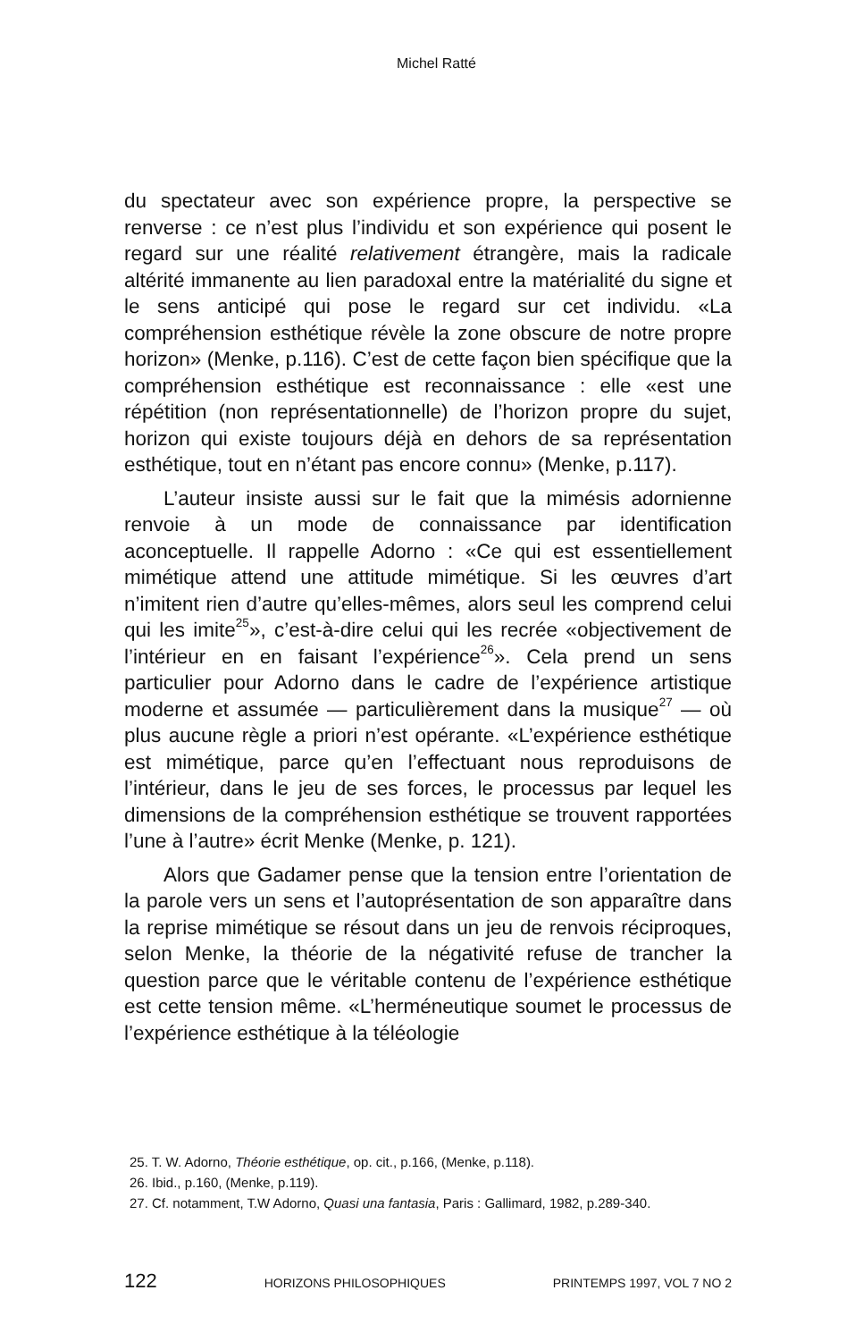Michel Ratté
du spectateur avec son expérience propre, la perspective se renverse : ce n’est plus l’individu et son expérience qui posent le regard sur une réalité relativement étrangère, mais la radicale altérité immanente au lien paradoxal entre la matérialité du signe et le sens anticipé qui pose le regard sur cet individu. «La compréhension esthétique révèle la zone obscure de notre propre horizon» (Menke, p.116). C’est de cette façon bien spécifique que la compréhension esthétique est reconnaissance : elle «est une répétition (non représentationnelle) de l’horizon propre du sujet, horizon qui existe toujours déjà en dehors de sa représentation esthétique, tout en n’étant pas encore connu» (Menke, p.117).
L’auteur insiste aussi sur le fait que la mimésis adornienne renvoie à un mode de connaissance par identification aconceptuelle. Il rappelle Adorno : «Ce qui est essentiellement mimétique attend une attitude mimétique. Si les œuvres d’art n’imitent rien d’autre qu’elles-mêmes, alors seul les comprend celui qui les imite<sup>25</sup>», c’est-à-dire celui qui les recrée «objectivement de l’intérieur en en faisant l’expérience<sup>26</sup>». Cela prend un sens particulier pour Adorno dans le cadre de l’expérience artistique moderne et assumée — particulièrement dans la musique<sup>27</sup> — où plus aucune règle a priori n’est opérante. «L’expérience esthétique est mimétique, parce qu’en l’effectuant nous reproduisons de l’intérieur, dans le jeu de ses forces, le processus par lequel les dimensions de la compréhension esthétique se trouvent rapportées l’une à l’autre» écrit Menke (Menke, p. 121).
Alors que Gadamer pense que la tension entre l’orientation de la parole vers un sens et l’autoprésentation de son apparaître dans la reprise mimétique se résout dans un jeu de renvois réciproques, selon Menke, la théorie de la négativité refuse de trancher la question parce que le véritable contenu de l’expérience esthétique est cette tension même. «L’herméneutique soumet le processus de l’expérience esthétique à la téléologie
25. T. W. Adorno, Théorie esthétique, op. cit., p.166, (Menke, p.118).
26. Ibid., p.160, (Menke, p.119).
27. Cf. notamment, T.W Adorno, Quasi una fantasia, Paris : Gallimard, 1982, p.289-340.
122 HORIZONS PHILOSOPHIQUES PRINTEMPS 1997, VOL 7 NO 2